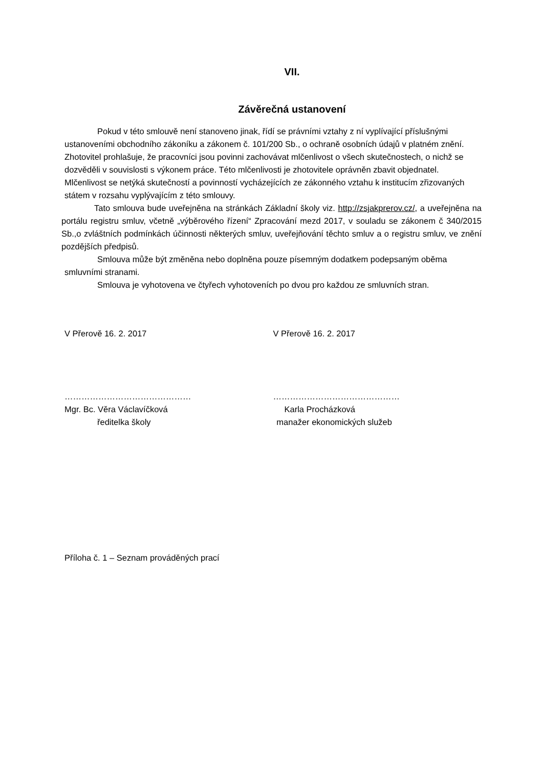VII.
Závěrečná ustanovení
Pokud v této smlouvě není stanoveno jinak, řídí se právními vztahy z ní vyplívající příslušnými ustanoveními obchodního zákoníku a zákonem č. 101/200 Sb., o ochraně osobních údajů v platném znění. Zhotovitel prohlašuje, že pracovníci jsou povinni zachovávat mlčenlivost o všech skutečnostech, o nichž se dozvěděli v souvislosti s výkonem práce. Této mlčenlivosti je zhotovitele oprávněn zbavit objednatel. Mlčenlivost se netýká skutečností a povinností vycházejících ze zákonného vztahu k institucím zřizovaných státem v rozsahu vyplývajícím z této smlouvy.
Tato smlouva bude uveřejněna na stránkách Základní školy viz. http://zsjakprerov.cz/, a uveřejněna na portálu registru smluv, včetně „výběrového řízení“ Zpracování mezd 2017, v souladu se zákonem č 340/2015 Sb.,o zvláštních podmínkách účinnosti některých smluv, uveřejňování těchto smluv a o registru smluv, ve znění pozdějších předpisů.
Smlouva může být změněna nebo doplněna pouze písemným dodatkem podepsaným oběma smluvními stranami.
Smlouva je vyhotovena ve čtyřech vyhotoveních po dvou pro každou ze smluvních stran.
V Přerově 16. 2. 2017 V Přerově 16. 2. 2017
……………………………………… ………………………………………
Mgr. Bc. Věra Václavíčková Karla Procházková
ředitelka školy manažer ekonomických služeb
Příloha č. 1 – Seznam prováděných prací